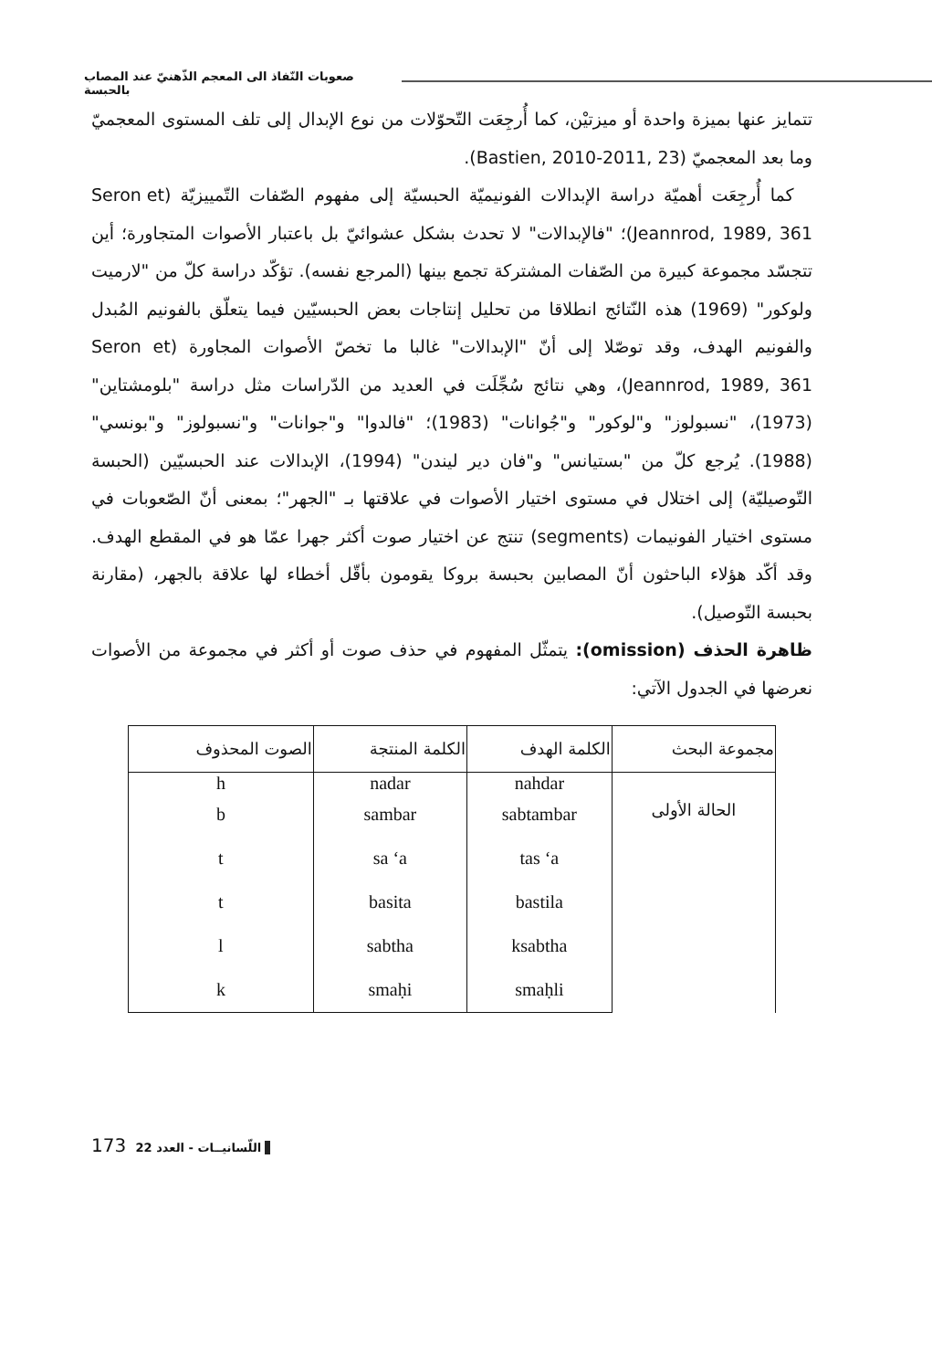صعوبات النّفاذ الى المعجم الذّهنيّ عند المصاب بالحبسة
تتمايز عنها بميزة واحدة أو ميزتيْن، كما أُرجِعَت التّحوّلات من نوع الإبدال إلى تلف المستوى المعجميّ وما بعد المعجميّ (Bastien, 2010-2011, 23).
كما أُرجِعَت أهميّة دراسة الإبدالات الفونيميّة الحبسيّة إلى مفهوم الصّفات التّمييزيّة (Seron et Jeannrod, 1989, 361)؛ "فالإبدالات" لا تحدث بشكل عشوائيّ بل باعتبار الأصوات المتجاورة؛ أين تتجسّد مجموعة كبيرة من الصّفات المشتركة تجمع بينها (المرجع نفسه). تؤكّد دراسة كلّ من "لارميت ولوكور" (1969) هذه النّتائج انطلاقا من تحليل إنتاجات بعض الحبسيّين فيما يتعلّق بالفونيم المُبدل والفونيم الهدف، وقد توصّلا إلى أنّ "الإبدالات" غالبا ما تخصّ الأصوات المجاورة (Seron et Jeannrod, 1989, 361)، وهي نتائج سُجِّلَت في العديد من الدّراسات مثل دراسة "بلومشتاين" (1973)، "نسبولوز" و"لوكور" و"جُوانات" (1983)؛ "فالدوا" و"جوانات" و"نسبولوز" و"بونسي" (1988). يُرجع كلّ من "بستيانس" و"فان دير ليندن" (1994)، الإبدالات عند الحبسيّين (الحبسة التّوصيليّة) إلى اختلال في مستوى اختيار الأصوات في علاقتها بـ "الجهر"؛ بمعنى أنّ الصّعوبات في مستوى اختيار الفونيمات (segments) تنتج عن اختيار صوت أكثر جهرا عمّا هو في المقطع الهدف. وقد أكّد هؤلاء الباحثون أنّ المصابين بحبسة بروكا يقومون بأقّل أخطاء لها علاقة بالجهر، (مقارنة بحبسة التّوصيل).
ظاهرة الحذف (omission): يتمثّل المفهوم في حذف صوت أو أكثر في مجموعة من الأصوات نعرضها في الجدول الآتي:
| مجموعة البحث | الكلمة الهدف | الكلمة المنتجة | الصوت المحذوف |
| --- | --- | --- | --- |
| الحالة الأولى | nahdar | nadar | h |
| | sabtambar | sambar | b |
| | tas ‘a | sa ‘a | t |
| | bastila | basita | t |
| | ksabtha | sabtha | l |
| | smaḥli | smaḥi | k |
173 اللّسانيــات - العدد 22